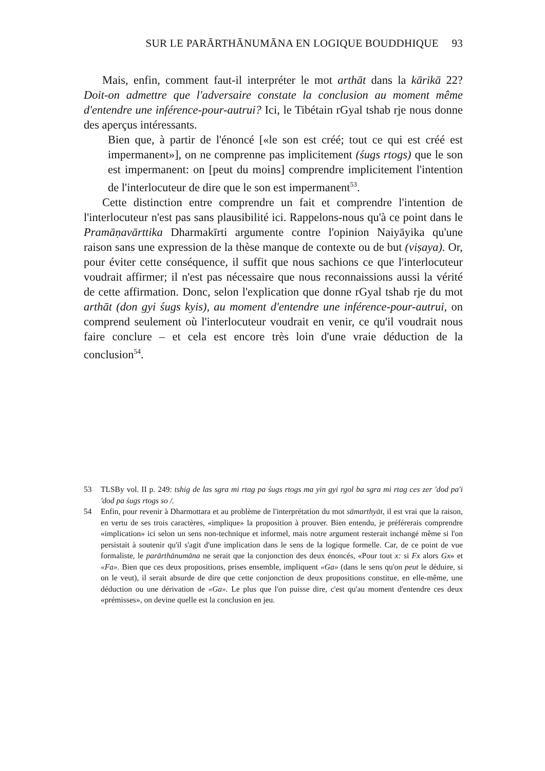SUR LE PARĀRTHĀNUMĀNA EN LOGIQUE BOUDDHIQUE 93
Mais, enfin, comment faut-il interpréter le mot arthāt dans la kārikā 22? Doit-on admettre que l'adversaire constate la conclusion au moment même d'entendre une inférence-pour-autrui? Ici, le Tibétain rGyal tshab rje nous donne des aperçus intéressants.
Bien que, à partir de l'énoncé [«le son est créé; tout ce qui est créé est impermanent»], on ne comprenne pas implicitement (śugs rtogs) que le son est impermanent: on [peut du moins] comprendre implicitement l'intention de l'interlocuteur de dire que le son est impermanent<sup>53</sup>.
Cette distinction entre comprendre un fait et comprendre l'intention de l'interlocuteur n'est pas sans plausibilité ici. Rappelons-nous qu'à ce point dans le Pramāṇavārttika Dharmakīrti argumente contre l'opinion Naiyāyika qu'une raison sans une expression de la thèse manque de contexte ou de but (viṣaya). Or, pour éviter cette conséquence, il suffit que nous sachions ce que l'interlocuteur voudrait affirmer; il n'est pas nécessaire que nous reconnaissions aussi la vérité de cette affirmation. Donc, selon l'explication que donne rGyal tshab rje du mot arthāt (don gyi śugs kyis), au moment d'entendre une inférence-pour-autrui, on comprend seulement où l'interlocuteur voudrait en venir, ce qu'il voudrait nous faire conclure – et cela est encore très loin d'une vraie déduction de la conclusion<sup>54</sup>.
53 TLSBy vol. II p. 249: tshig de las sgra mi rtag pa śugs rtogs ma yin gyi rgol ba sgra mi rtag ces zer 'dod pa'i 'dod pa śugs rtogs so /.
54 Enfin, pour revenir à Dharmottara et au problème de l'interprétation du mot sāmarthyāt, il est vrai que la raison, en vertu de ses trois caractères, «implique» la proposition à prouver. Bien entendu, je préférerais comprendre «implication» ici selon un sens non-technique et informel, mais notre argument resterait inchangé même si l'on persistait à soutenir qu'il s'agit d'une implication dans le sens de la logique formelle. Car, de ce point de vue formaliste, le parārthānumāna ne serait que la conjonction des deux énoncés, «Pour tout x: si Fx alors Gx» et «Fa». Bien que ces deux propositions, prises ensemble, impliquent «Ga» (dans le sens qu'on peut le déduire, si on le veut), il serait absurde de dire que cette conjonction de deux propositions constitue, en elle-même, une déduction ou une dérivation de «Ga». Le plus que l'on puisse dire, c'est qu'au moment d'entendre ces deux «prémisses», on devine quelle est la conclusion en jeu.